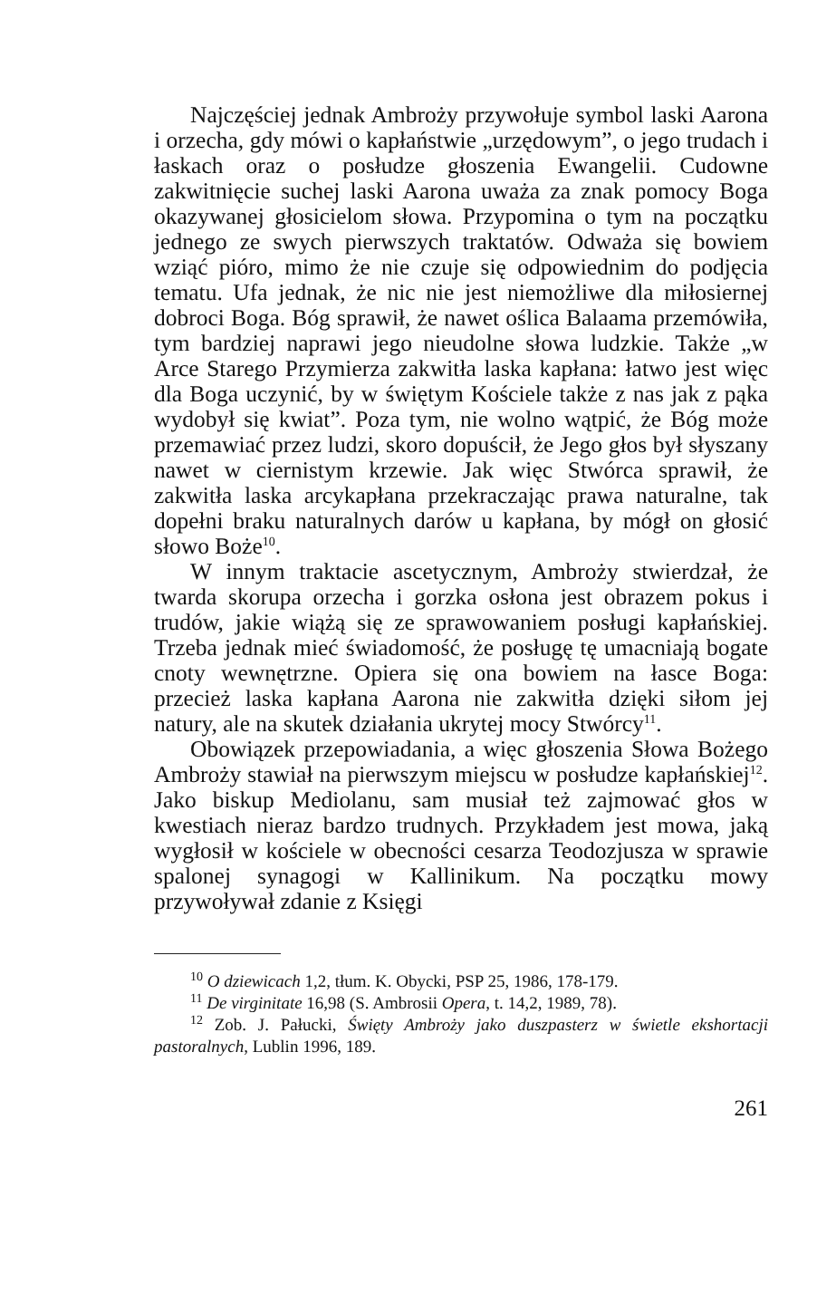Najczęściej jednak Ambroży przywołuje symbol laski Aarona i orzecha, gdy mówi o kapłaństwie „urzędowym”, o jego trudach i łaskach oraz o posłudze głoszenia Ewangelii. Cudowne zakwitnięcie suchej laski Aarona uważa za znak pomocy Boga okazywanej głosicielom słowa. Przypomina o tym na początku jednego ze swych pierwszych traktatów. Odważa się bowiem wziąć pióro, mimo że nie czuje się odpowiednim do podjęcia tematu. Ufa jednak, że nic nie jest niemożliwe dla miłosiernej dobroci Boga. Bóg sprawił, że nawet oślica Balaama przemówiła, tym bardziej naprawi jego nieudolne słowa ludzkie. Także „w Arce Starego Przymierza zakwitła laska kapłana: łatwo jest więc dla Boga uczynić, by w świętym Kościele także z nas jak z pąka wydobył się kwiat”. Poza tym, nie wolno wątpić, że Bóg może przemawiać przez ludzi, skoro dopuścił, że Jego głos był słyszany nawet w ciernistym krzewie. Jak więc Stwórca sprawił, że zakwitła laska arcykapłana przekraczając prawa naturalne, tak dopełni braku naturalnych darów u kapłana, by mógł on głosić słowo Boże<sup>10</sup>.
W innym traktacie ascetycznym, Ambroży stwierdzał, że twarda skorupa orzecha i gorzka osłona jest obrazem pokus i trudów, jakie wiążą się ze sprawowaniem posługi kapłańskiej. Trzeba jednak mieć świadomość, że posługę tę umacniają bogate cnoty wewnętrzne. Opiera się ona bowiem na łasce Boga: przecież laska kapłana Aarona nie zakwitła dzięki siłom jej natury, ale na skutek działania ukrytej mocy Stwórcy<sup>11</sup>.
Obowiązek przepowiadania, a więc głoszenia Słowa Bożego Ambroży stawiał na pierwszym miejscu w posłudze kapłańskiej<sup>12</sup>. Jako biskup Mediolanu, sam musiał też zajmować głos w kwestiach nieraz bardzo trudnych. Przykładem jest mowa, jaką wygłosił w kościele w obecności cesarza Teodozjusza w sprawie spalonej synagogi w Kallinikum. Na początku mowy przywoływał zdanie z Księgi
<sup>10</sup> O dziewicach 1,2, tłum. K. Obycki, PSP 25, 1986, 178-179.
<sup>11</sup> De virginitate 16,98 (S. Ambrosii Opera, t. 14,2, 1989, 78).
<sup>12</sup> Zob. J. Pałucki, Święty Ambroży jako duszpasterz w świetle ekshortacji pastoralnych, Lublin 1996, 189.
261